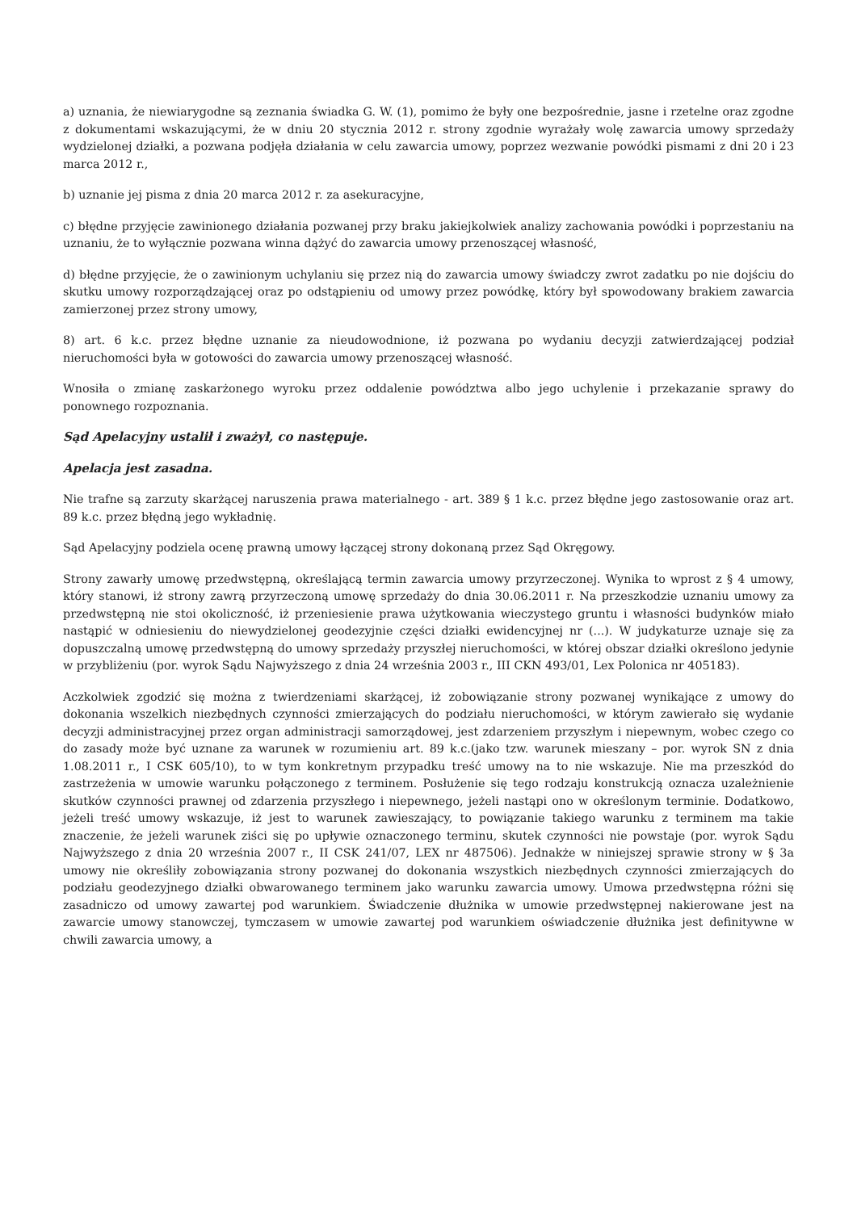a) uznania, że niewiarygodne są zeznania świadka G. W. (1), pomimo że były one bezpośrednie, jasne i rzetelne oraz zgodne z dokumentami wskazującymi, że w dniu 20 stycznia 2012 r. strony zgodnie wyrażały wolę zawarcia umowy sprzedaży wydzielonej działki, a pozwana podjęła działania w celu zawarcia umowy, poprzez wezwanie powódki pismami z dni 20 i 23 marca 2012 r.,
b) uznanie jej pisma z dnia 20 marca 2012 r. za asekuracyjne,
c) błędne przyjęcie zawinionego działania pozwanej przy braku jakiejkolwiek analizy zachowania powódki i poprzestaniu na uznaniu, że to wyłącznie pozwana winna dążyć do zawarcia umowy przenoszącej własność,
d) błędne przyjęcie, że o zawinionym uchylaniu się przez nią do zawarcia umowy świadczy zwrot zadatku po nie dojściu do skutku umowy rozporządzającej oraz po odstąpieniu od umowy przez powódkę, który był spowodowany brakiem zawarcia zamierzonej przez strony umowy,
8) art. 6 k.c. przez błędne uznanie za nieudowodnione, iż pozwana po wydaniu decyzji zatwierdzającej podział nieruchomości była w gotowości do zawarcia umowy przenoszącej własność.
Wnosiła o zmianę zaskarżonego wyroku przez oddalenie powództwa albo jego uchylenie i przekazanie sprawy do ponownego rozpoznania.
Sąd Apelacyjny ustalił i zważył, co następuje.
Apelacja jest zasadna.
Nie trafne są zarzuty skarżącej naruszenia prawa materialnego - art. 389 § 1 k.c. przez błędne jego zastosowanie oraz art. 89 k.c. przez błędną jego wykładnię.
Sąd Apelacyjny podziela ocenę prawną umowy łączącej strony dokonaną przez Sąd Okręgowy.
Strony zawarły umowę przedwstępną, określającą termin zawarcia umowy przyrzeczonej. Wynika to wprost z § 4 umowy, który stanowi, iż strony zawrą przyrzeczoną umowę sprzedaży do dnia 30.06.2011 r. Na przeszkodzie uznaniu umowy za przedwstępną nie stoi okoliczność, iż przeniesienie prawa użytkowania wieczystego gruntu i własności budynków miało nastąpić w odniesieniu do niewydzielonej geodezyjnie części działki ewidencyjnej nr (...). W judykaturze uznaje się za dopuszczalną umowę przedwstępną do umowy sprzedaży przyszłej nieruchomości, w której obszar działki określono jedynie w przybliżeniu (por. wyrok Sądu Najwyższego z dnia 24 września 2003 r., III CKN 493/01, Lex Polonica nr 405183).
Aczkolwiek zgodzić się można z twierdzeniami skarżącej, iż zobowiązanie strony pozwanej wynikające z umowy do dokonania wszelkich niezbędnych czynności zmierzających do podziału nieruchomości, w którym zawierało się wydanie decyzji administracyjnej przez organ administracji samorządowej, jest zdarzeniem przyszłym i niepewnym, wobec czego co do zasady może być uznane za warunek w rozumieniu art. 89 k.c.(jako tzw. warunek mieszany – por. wyrok SN z dnia 1.08.2011 r., I CSK 605/10), to w tym konkretnym przypadku treść umowy na to nie wskazuje. Nie ma przeszkód do zastrzeżenia w umowie warunku połączonego z terminem. Posłużenie się tego rodzaju konstrukcją oznacza uzależnienie skutków czynności prawnej od zdarzenia przyszłego i niepewnego, jeżeli nastąpi ono w określonym terminie. Dodatkowo, jeżeli treść umowy wskazuje, iż jest to warunek zawieszający, to powiązanie takiego warunku z terminem ma takie znaczenie, że jeżeli warunek ziści się po upływie oznaczonego terminu, skutek czynności nie powstaje (por. wyrok Sądu Najwyższego z dnia 20 września 2007 r., II CSK 241/07, LEX nr 487506). Jednakże w niniejszej sprawie strony w § 3a umowy nie określiły zobowiązania strony pozwanej do dokonania wszystkich niezbędnych czynności zmierzających do podziału geodezyjnego działki obwarowanego terminem jako warunku zawarcia umowy. Umowa przedwstępna różni się zasadniczo od umowy zawartej pod warunkiem. Świadczenie dłużnika w umowie przedwstępnej nakierowane jest na zawarcie umowy stanowczej, tymczasem w umowie zawartej pod warunkiem oświadczenie dłużnika jest definitywne w chwili zawarcia umowy, a